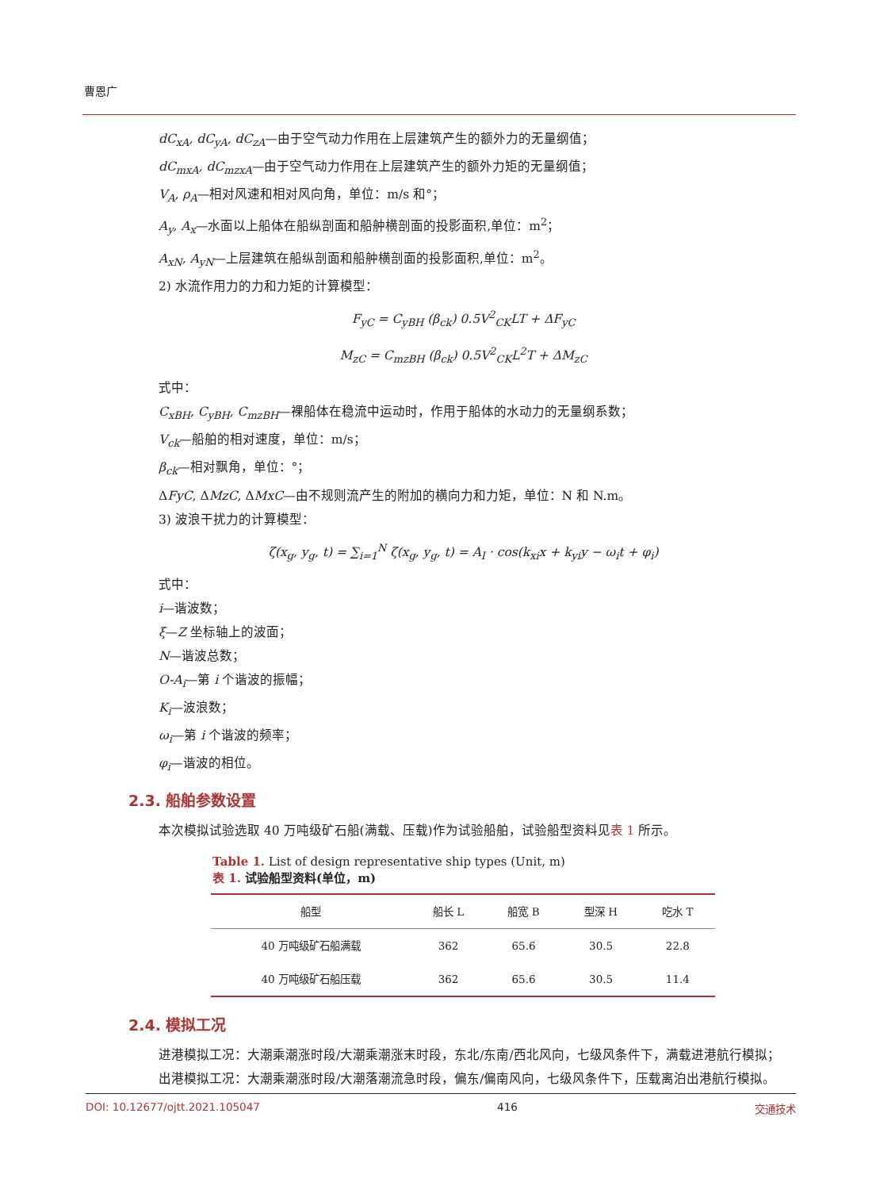曹恩广
dC<sub>xA</sub>, dC<sub>yA</sub>, dC<sub>zA</sub>—由于空气动力作用在上层建筑产生的额外力的无量纲值；
dC<sub>mxA</sub>, dC<sub>mzxA</sub>—由于空气动力作用在上层建筑产生的额外力矩的无量纲值；
V<sub>A</sub>, ρ<sub>A</sub>—相对风速和相对风向角，单位：m/s 和°；
A<sub>y</sub>, A<sub>x</sub>—水面以上船体在船纵剖面和船舯横剖面的投影面积,单位：m<sup>2</sup>；
A<sub>xN</sub>, A<sub>yN</sub>—上层建筑在船纵剖面和船舯横剖面的投影面积,单位：m<sup>2</sup>。
2) 水流作用力的力和力矩的计算模型：
F<sub>yC</sub> = C<sub>yBH</sub> (β<sub>ck</sub>) 0.5V<sup>2</sup><sub>CK</sub>LT + ΔF<sub>yC</sub>
M<sub>zC</sub> = C<sub>mzBH</sub> (β<sub>ck</sub>) 0.5V<sup>2</sup><sub>CK</sub>L<sup>2</sup>T + ΔM<sub>zC</sub>
式中：
C<sub>xBH</sub>, C<sub>yBH</sub>, C<sub>mzBH</sub>—裸船体在稳流中运动时，作用于船体的水动力的无量纲系数；
V<sub>ck</sub>—船舶的相对速度，单位：m/s；
β<sub>ck</sub>—相对飘角，单位：°；
ΔFyC, ΔMzC, ΔMxC—由不规则流产生的附加的横向力和力矩，单位：N 和 N.m。
3) 波浪干扰力的计算模型：
ζ(x<sub>g</sub>, y<sub>g</sub>, t) = ∑<sub>i=1</sub><sup>N</sup> ζ(x<sub>g</sub>, y<sub>g</sub>, t) = A<sub>I</sub> · cos(k<sub>xi</sub>x + k<sub>yi</sub>y − ω<sub>i</sub>t + φ<sub>i</sub>)
式中：
i—谐波数；
ξ—Z 坐标轴上的波面；
N—谐波总数；
O-A<sub>i</sub>—第 i 个谐波的振幅；
K<sub>i</sub>—波浪数；
ω<sub>i</sub>—第 i 个谐波的频率；
φ<sub>i</sub>—谐波的相位。
2.3. 船舶参数设置
本次模拟试验选取 40 万吨级矿石船(满载、压载)作为试验船舶，试验船型资料见表 1 所示。
Table 1. List of design representative ship types (Unit, m)
表 1. 试验船型资料(单位，m)
| 船型 | 船长 L | 船宽 B | 型深 H | 吃水 T |
| --- | --- | --- | --- | --- |
| 40 万吨级矿石船满载 | 362 | 65.6 | 30.5 | 22.8 |
| 40 万吨级矿石船压载 | 362 | 65.6 | 30.5 | 11.4 |
2.4. 模拟工况
进港模拟工况：大潮乘潮涨时段/大潮乘潮涨末时段，东北/东南/西北风向，七级风条件下，满载进港航行模拟；
出港模拟工况：大潮乘潮涨时段/大潮落潮流急时段，偏东/偏南风向，七级风条件下，压载离泊出港航行模拟。
DOI: 10.12677/ojtt.2021.105047 416 交通技术